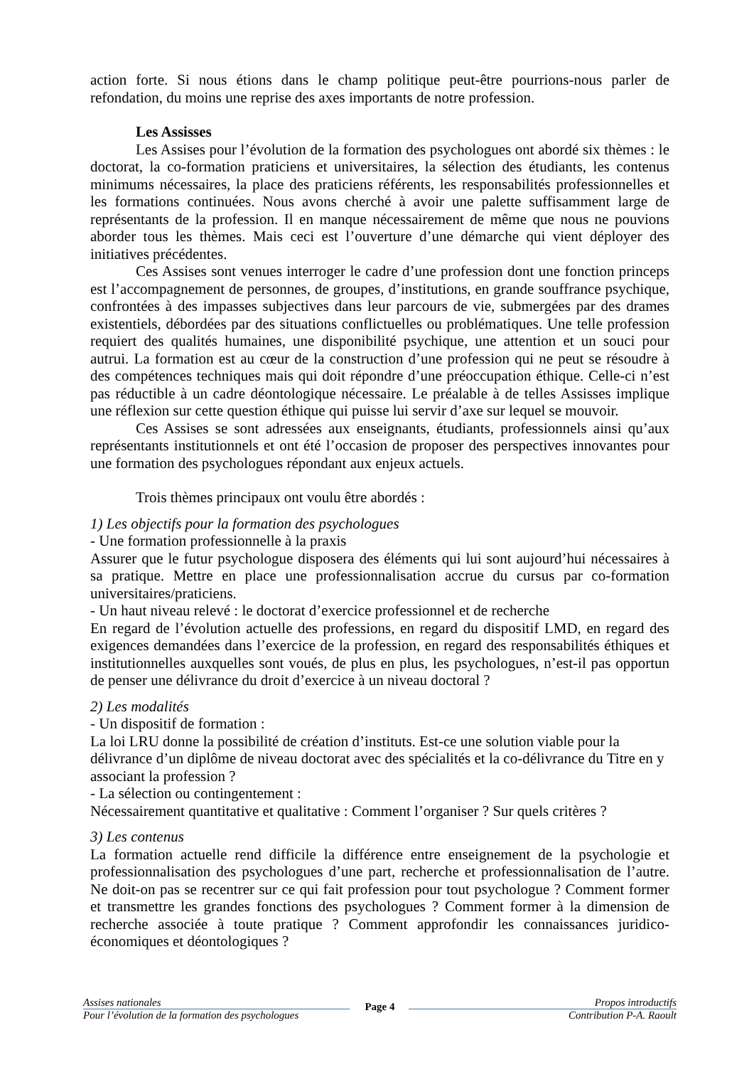action forte. Si nous étions dans le champ politique peut-être pourrions-nous parler de refondation, du moins une reprise des axes importants de notre profession.
Les Assisses
Les Assises pour l’évolution de la formation des psychologues ont abordé six thèmes : le doctorat, la co-formation praticiens et universitaires, la sélection des étudiants, les contenus minimums nécessaires, la place des praticiens référents, les responsabilités professionnelles et les formations continuées. Nous avons cherché à avoir une palette suffisamment large de représentants de la profession. Il en manque nécessairement de même que nous ne pouvions aborder tous les thèmes. Mais ceci est l’ouverture d’une démarche qui vient déployer des initiatives précédentes.
Ces Assises sont venues interroger le cadre d’une profession dont une fonction princeps est l’accompagnement de personnes, de groupes, d’institutions, en grande souffrance psychique, confrontées à des impasses subjectives dans leur parcours de vie, submergées par des drames existentiels, débordées par des situations conflictuelles ou problématiques. Une telle profession requiert des qualités humaines, une disponibilité psychique, une attention et un souci pour autrui. La formation est au cœur de la construction d’une profession qui ne peut se résoudre à des compétences techniques mais qui doit répondre d’une préoccupation éthique. Celle-ci n’est pas réductible à un cadre déontologique nécessaire. Le préalable à de telles Assisses implique une réflexion sur cette question éthique qui puisse lui servir d’axe sur lequel se mouvoir.
Ces Assises se sont adressées aux enseignants, étudiants, professionnels ainsi qu’aux représentants institutionnels et ont été l’occasion de proposer des perspectives innovantes pour une formation des psychologues répondant aux enjeux actuels.
Trois thèmes principaux ont voulu être abordés :
1) Les objectifs pour la formation des psychologues
- Une formation professionnelle à la praxis
Assurer que le futur psychologue disposera des éléments qui lui sont aujourd’hui nécessaires à sa pratique. Mettre en place une professionnalisation accrue du cursus par co-formation universitaires/praticiens.
- Un haut niveau relevé : le doctorat d’exercice professionnel et de recherche
En regard de l’évolution actuelle des professions, en regard du dispositif LMD, en regard des exigences demandées dans l’exercice de la profession, en regard des responsabilités éthiques et institutionnelles auxquelles sont voués, de plus en plus, les psychologues, n’est-il pas opportun de penser une délivrance du droit d’exercice à un niveau doctoral ?
2) Les modalités
- Un dispositif de formation :
La loi LRU donne la possibilité de création d’instituts. Est-ce une solution viable pour la délivrance d’un diplôme de niveau doctorat avec des spécialités et la co-délivrance du Titre en y associant la profession ?
- La sélection ou contingentement :
Nécessairement quantitative et qualitative : Comment l’organiser ? Sur quels critères ?
3) Les contenus
La formation actuelle rend difficile la différence entre enseignement de la psychologie et professionnalisation des psychologues d’une part, recherche et professionnalisation de l’autre. Ne doit-on pas se recentrer sur ce qui fait profession pour tout psychologue ? Comment former et transmettre les grandes fonctions des psychologues ? Comment former à la dimension de recherche associée à toute pratique ? Comment approfondir les connaissances juridico-économiques et déontologiques ?
Assises nationales
Pour l’évolution de la formation des psychologues
Page 4
Propos introductifs
Contribution P-A. Raoult